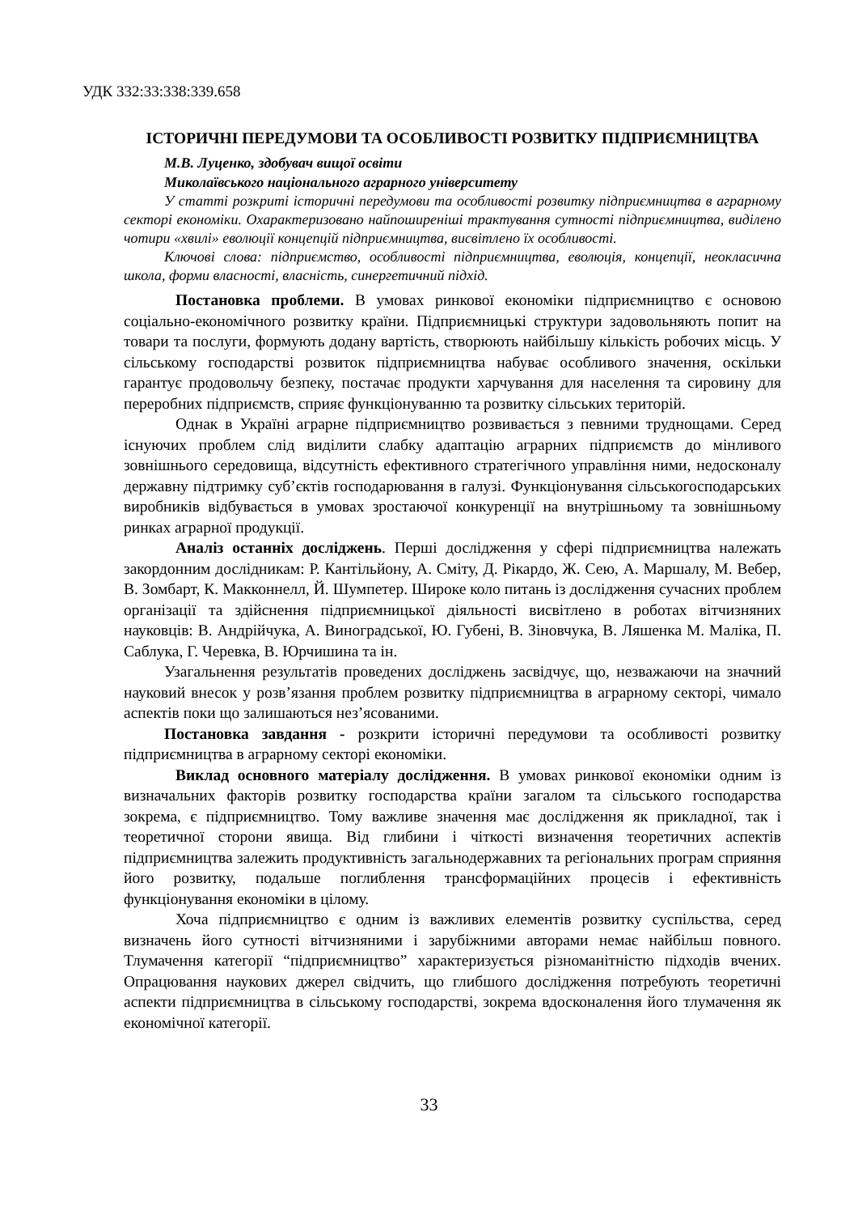УДК 332:33:338:339.658
ІСТОРИЧНІ ПЕРЕДУМОВИ ТА ОСОБЛИВОСТІ РОЗВИТКУ ПІДПРИЄМНИЦТВА
М.В. Луценко, здобувач вищої освіти
Миколаївського національного аграрного університету
У статті розкриті історичні передумови та особливості розвитку підприємництва в аграрному секторі економіки. Охарактеризовано найпоширеніші трактування сутності підприємництва, виділено чотири «хвилі» еволюції концепцій підприємництва, висвітлено їх особливості.
Ключові слова: підприємство, особливості підприємництва, еволюція, концепції, неокласична школа, форми власності, власність, синергетичний підхід.
Постановка проблеми. В умовах ринкової економіки підприємництво є основою соціально-економічного розвитку країни. Підприємницькі структури задовольняють попит на товари та послуги, формують додану вартість, створюють найбільшу кількість робочих місць. У сільському господарстві розвиток підприємництва набуває особливого значення, оскільки гарантує продовольчу безпеку, постачає продукти харчування для населення та сировину для переробних підприємств, сприяє функціонуванню та розвитку сільських територій.
Однак в Україні аграрне підприємництво розвивається з певними труднощами. Серед існуючих проблем слід виділити слабку адаптацію аграрних підприємств до мінливого зовнішнього середовища, відсутність ефективного стратегічного управління ними, недосконалу державну підтримку суб’єктів господарювання в галузі. Функціонування сільськогосподарських виробників відбувається в умовах зростаючої конкуренції на внутрішньому та зовнішньому ринках аграрної продукції.
Аналіз останніх досліджень. Перші дослідження у сфері підприємництва належать закордонним дослідникам: Р. Кантільйону, А. Сміту, Д. Рікардо, Ж. Сею, А. Маршалу, М. Вебер, В. Зомбарт, К. Макконнелл, Й. Шумпетер. Широке коло питань із дослідження сучасних проблем організації та здійснення підприємницької діяльності висвітлено в роботах вітчизняних науковців: В. Андрійчука, А. Виноградської, Ю. Губені, В. Зіновчука, В. Ляшенка М. Маліка, П. Саблука, Г. Черевка, В. Юрчишина та ін.
Узагальнення результатів проведених досліджень засвідчує, що, незважаючи на значний науковий внесок у розв’язання проблем розвитку підприємництва в аграрному секторі, чимало аспектів поки що залишаються нез’ясованими.
Постановка завдання - розкрити історичні передумови та особливості розвитку підприємництва в аграрному секторі економіки.
Виклад основного матеріалу дослідження. В умовах ринкової економіки одним із визначальних факторів розвитку господарства країни загалом та сільського господарства зокрема, є підприємництво. Тому важливе значення має дослідження як прикладної, так і теоретичної сторони явища. Від глибини і чіткості визначення теоретичних аспектів підприємництва залежить продуктивність загальнодержавних та регіональних програм сприяння його розвитку, подальше поглиблення трансформаційних процесів і ефективність функціонування економіки в цілому.
Хоча підприємництво є одним із важливих елементів розвитку суспільства, серед визначень його сутності вітчизняними і зарубіжними авторами немає найбільш повного. Тлумачення категорії “підприємництво” характеризується різноманітністю підходів вчених. Опрацювання наукових джерел свідчить, що глибшого дослідження потребують теоретичні аспекти підприємництва в сільському господарстві, зокрема вдосконалення його тлумачення як економічної категорії.
33